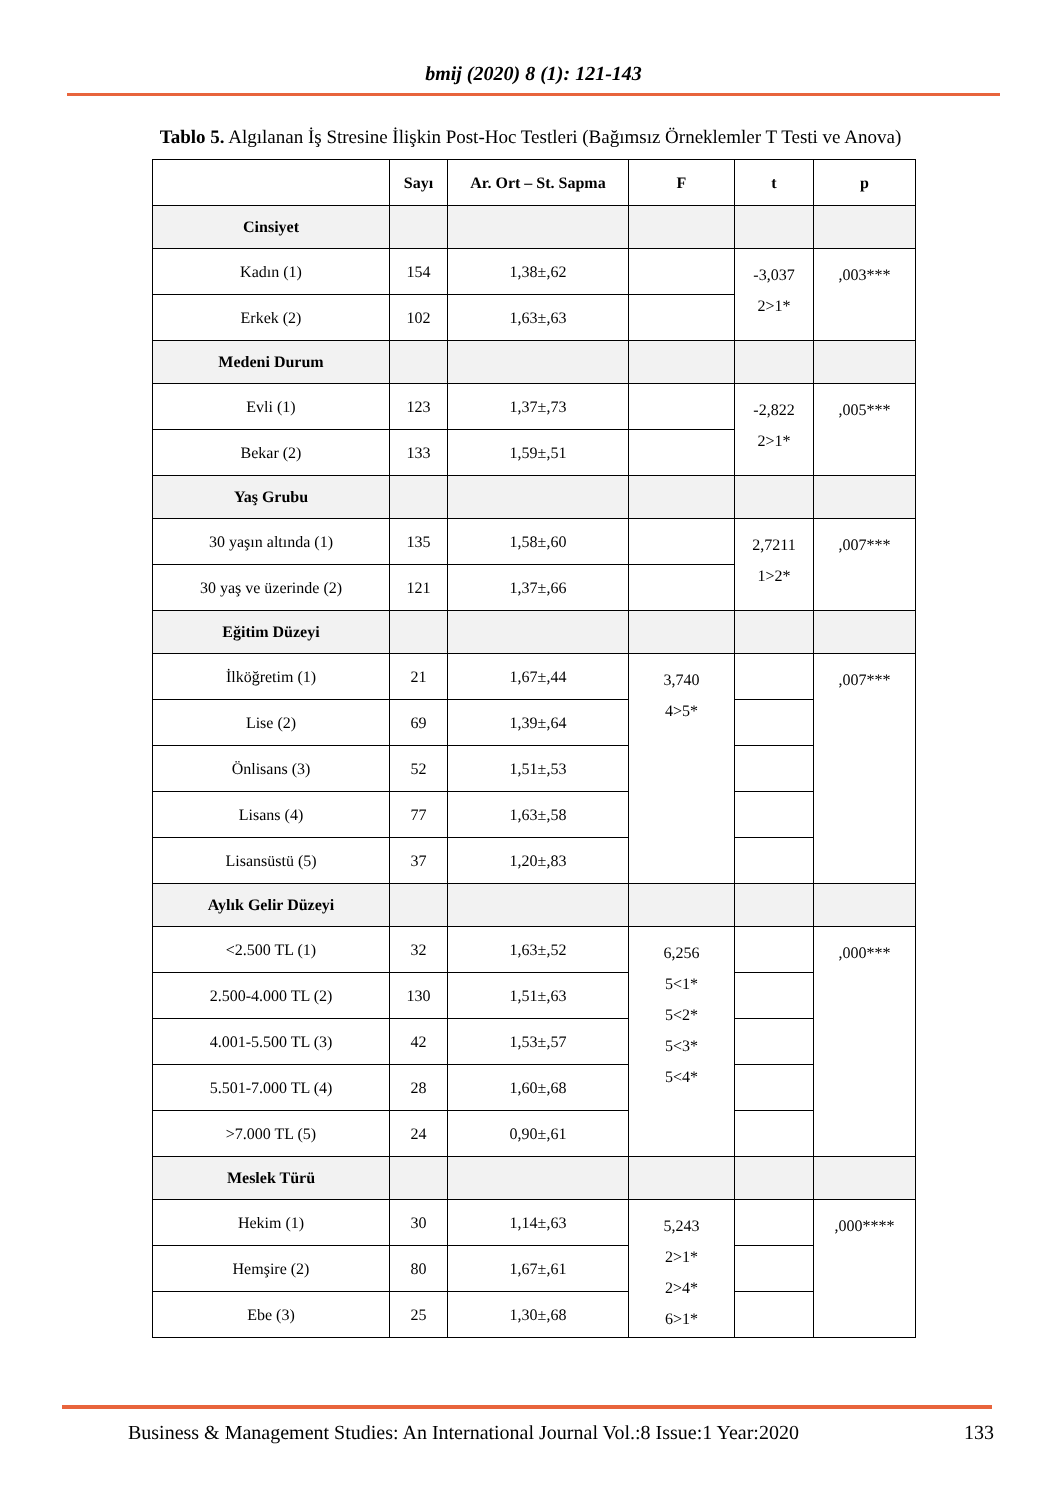bmij (2020) 8 (1): 121-143
Tablo 5. Algılanan İş Stresine İlişkin Post-Hoc Testleri (Bağımsız Örneklemler T Testi ve Anova)
| | Sayı | Ar. Ort – St. Sapma | F | t | p |
| --- | --- | --- | --- | --- | --- |
| Cinsiyet | | | | | |
| Kadın (1) | 154 | 1,38±,62 | | -3,037 2>1* | ,003*** |
| Erkek (2) | 102 | 1,63±,63 | | | |
| Medeni Durum | | | | | |
| Evli (1) | 123 | 1,37±,73 | | -2,822 2>1* | ,005*** |
| Bekar (2) | 133 | 1,59±,51 | | | |
| Yaş Grubu | | | | | |
| 30 yaşın altında (1) | 135 | 1,58±,60 | | 2,7211 1>2* | ,007*** |
| 30 yaş ve üzerinde (2) | 121 | 1,37±,66 | | | |
| Eğitim Düzeyi | | | | | |
| İlköğretim (1) | 21 | 1,67±,44 | 3,740 4>5* | | ,007*** |
| Lise (2) | 69 | 1,39±,64 | | | |
| Önlisans (3) | 52 | 1,51±,53 | | | |
| Lisans (4) | 77 | 1,63±,58 | | | |
| Lisansüstü (5) | 37 | 1,20±,83 | | | |
| Aylık Gelir Düzeyi | | | | | |
| <2.500 TL (1) | 32 | 1,63±,52 | 6,256 5<1* 5<2* 5<3* 5<4* | | ,000*** |
| 2.500-4.000 TL (2) | 130 | 1,51±,63 | | | |
| 4.001-5.500 TL (3) | 42 | 1,53±,57 | | | |
| 5.501-7.000 TL (4) | 28 | 1,60±,68 | | | |
| >7.000 TL (5) | 24 | 0,90±,61 | | | |
| Meslek Türü | | | | | |
| Hekim (1) | 30 | 1,14±,63 | 5,243 2>1* 2>4* 6>1* | | ,000**** |
| Hemşire (2) | 80 | 1,67±,61 | | | |
| Ebe (3) | 25 | 1,30±,68 | | | |
Business & Management Studies: An International Journal Vol.:8 Issue:1 Year:2020 133